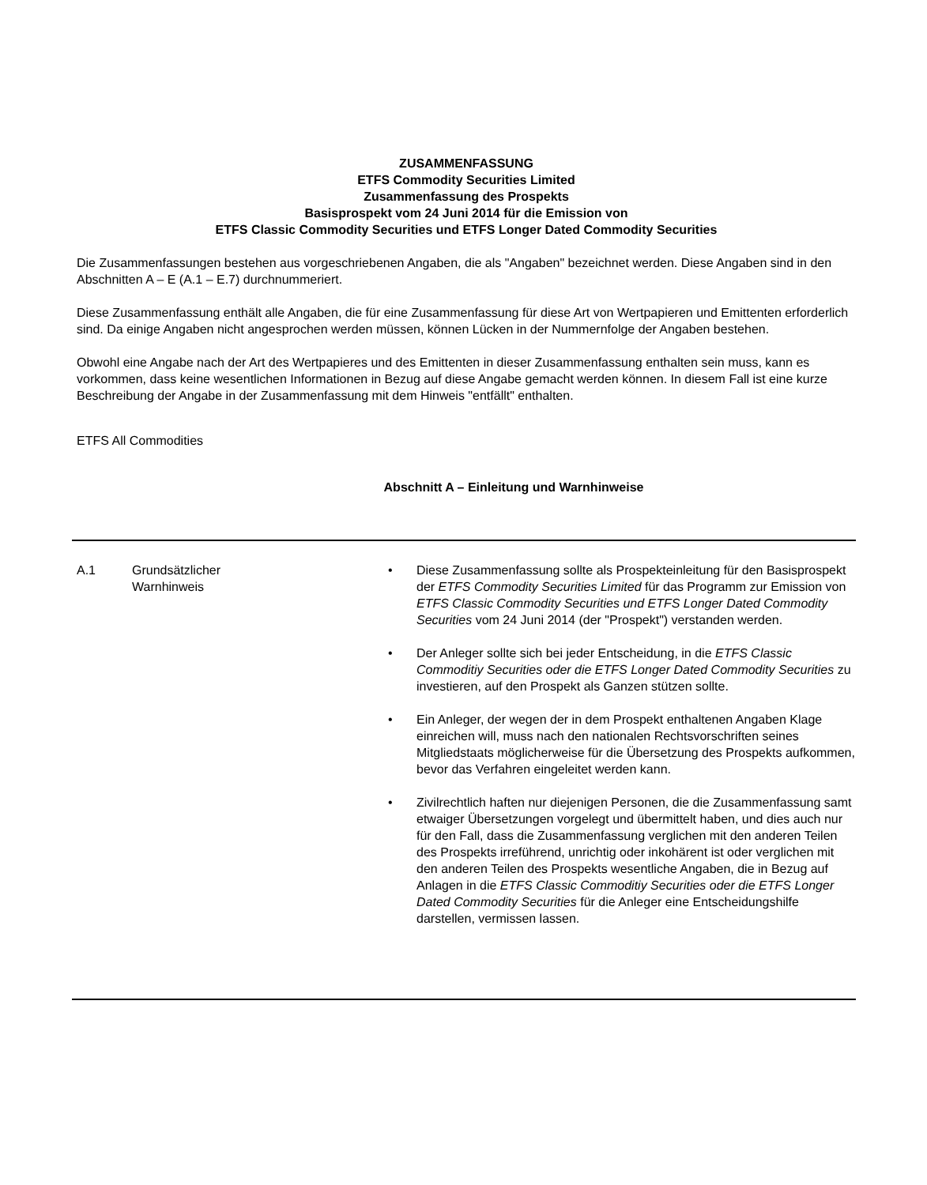ZUSAMMENFASSUNG
ETFS Commodity Securities Limited
Zusammenfassung des Prospekts
Basisprospekt vom 24 Juni 2014 für die Emission von
ETFS Classic Commodity Securities und ETFS Longer Dated Commodity Securities
Die Zusammenfassungen bestehen aus vorgeschriebenen Angaben, die als "Angaben" bezeichnet werden. Diese Angaben sind in den Abschnitten A – E (A.1 – E.7) durchnummeriert.
Diese Zusammenfassung enthält alle Angaben, die für eine Zusammenfassung für diese Art von Wertpapieren und Emittenten erforderlich sind. Da einige Angaben nicht angesprochen werden müssen, können Lücken in der Nummernfolge der Angaben bestehen.
Obwohl eine Angabe nach der Art des Wertpapieres und des Emittenten in dieser Zusammenfassung enthalten sein muss, kann es vorkommen, dass keine wesentlichen Informationen in Bezug auf diese Angabe gemacht werden können. In diesem Fall ist eine kurze Beschreibung der Angabe in der Zusammenfassung mit dem Hinweis "entfällt" enthalten.
ETFS All Commodities
Abschnitt A – Einleitung und Warnhinweise
| A.1 | Grundsätzlicher Warnhinweis | • Diese Zusammenfassung sollte als Prospekteinleitung für den Basisprospekt der ETFS Commodity Securities Limited für das Programm zur Emission von ETFS Classic Commodity Securities und ETFS Longer Dated Commodity Securities vom 24 Juni 2014 (der "Prospekt") verstanden werden. • Der Anleger sollte sich bei jeder Entscheidung, in die ETFS Classic Commoditiy Securities oder die ETFS Longer Dated Commodity Securities zu investieren, auf den Prospekt als Ganzen stützen sollte. • Ein Anleger, der wegen der in dem Prospekt enthaltenen Angaben Klage einreichen will, muss nach den nationalen Rechtsvorschriften seines Mitgliedstaats möglicherweise für die Übersetzung des Prospekts aufkommen, bevor das Verfahren eingeleitet werden kann. • Zivilrechtlich haften nur diejenigen Personen, die die Zusammenfassung samt etwaiger Übersetzungen vorgelegt und übermittelt haben, und dies auch nur für den Fall, dass die Zusammenfassung verglichen mit den anderen Teilen des Prospekts irreführend, unrichtig oder inkohärent ist oder verglichen mit den anderen Teilen des Prospekts wesentliche Angaben, die in Bezug auf Anlagen in die ETFS Classic Commoditiy Securities oder die ETFS Longer Dated Commodity Securities für die Anleger eine Entscheidungshilfe darstellen, vermissen lassen. |